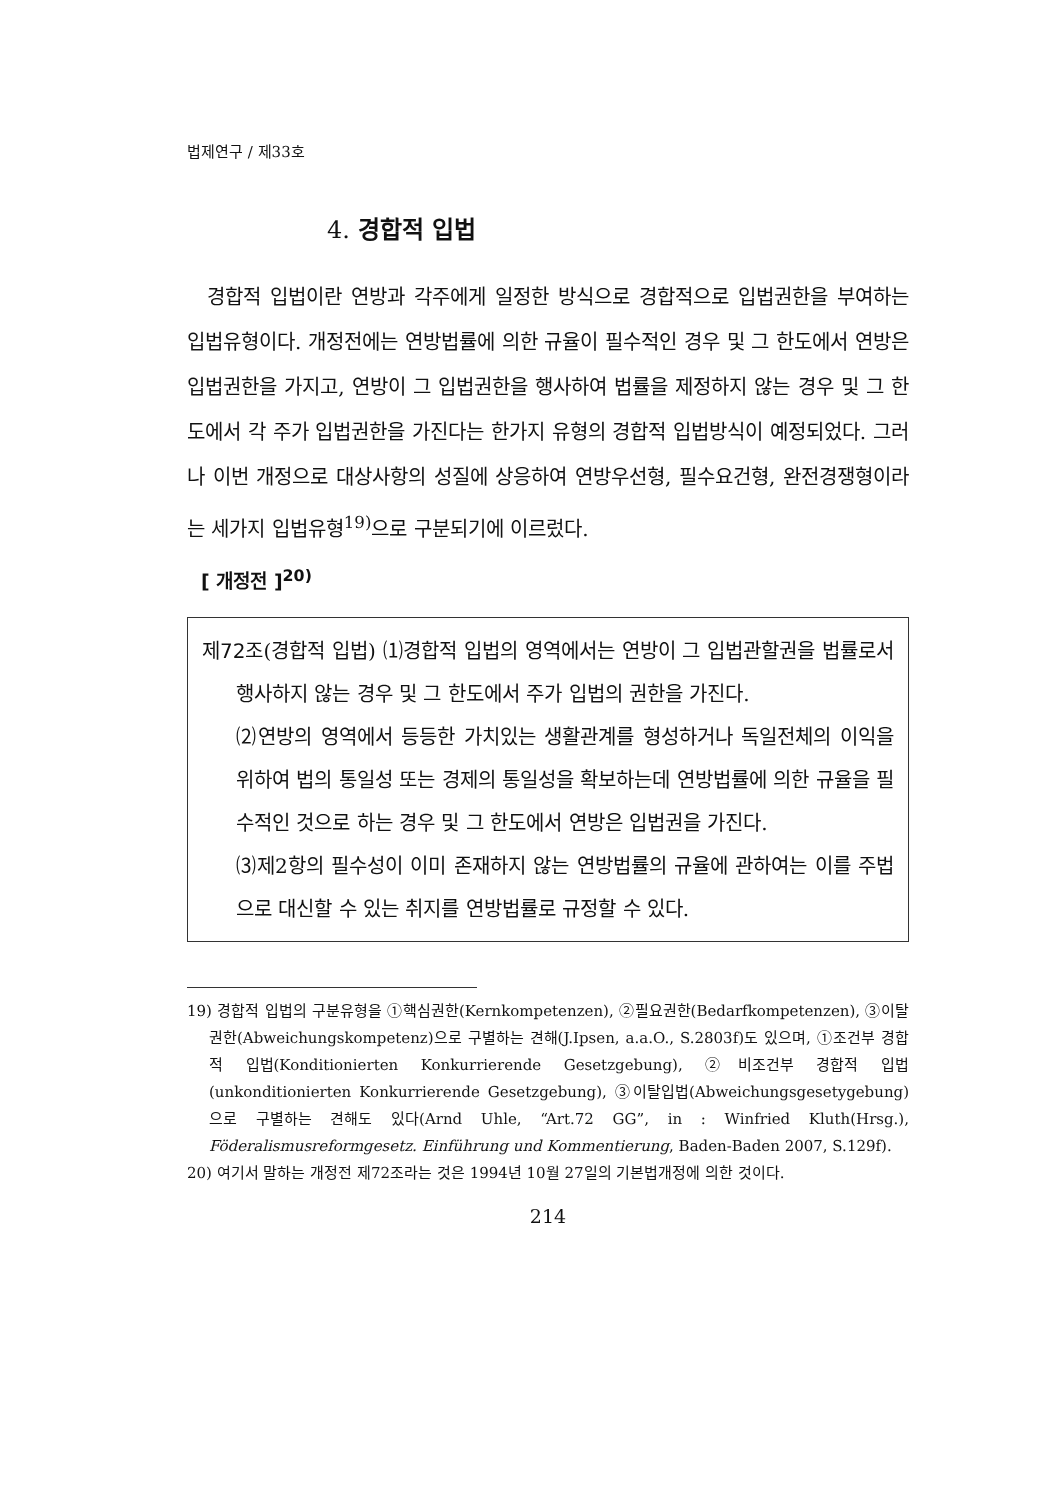법제연구 / 제33호
4. 경합적 입법
경합적 입법이란 연방과 각주에게 일정한 방식으로 경합적으로 입법권한을 부여하는 입법유형이다. 개정전에는 연방법률에 의한 규율이 필수적인 경우 및 그 한도에서 연방은 입법권한을 가지고, 연방이 그 입법권한을 행사하여 법률을 제정하지 않는 경우 및 그 한도에서 각 주가 입법권한을 가진다는 한가지 유형의 경합적 입법방식이 예정되었다. 그러나 이번 개정으로 대상사항의 성질에 상응하여 연방우선형, 필수요건형, 완전경쟁형이라는 세가지 입법유형<sup>19)</sup>으로 구분되기에 이르렀다.
[ 개정전 ]<sup>20)</sup>
제72조(경합적 입법) ⑴경합적 입법의 영역에서는 연방이 그 입법관할권을 법률로서 행사하지 않는 경우 및 그 한도에서 주가 입법의 권한을 가진다.
⑵연방의 영역에서 등등한 가치있는 생활관계를 형성하거나 독일전체의 이익을 위하여 법의 통일성 또는 경제의 통일성을 확보하는데 연방법률에 의한 규율을 필수적인 것으로 하는 경우 및 그 한도에서 연방은 입법권을 가진다.
⑶제2항의 필수성이 이미 존재하지 않는 연방법률의 규율에 관하여는 이를 주법으로 대신할 수 있는 취지를 연방법률로 규정할 수 있다.
19) 경합적 입법의 구분유형을 ①핵심권한(Kernkompetenzen), ②필요권한(Bedarfkompetenzen), ③이탈권한(Abweichungskompetenz)으로 구별하는 견해(J.Ipsen, a.a.O., S.2803f)도 있으며, ①조건부 경합적 입법(Konditionierten Konkurrierende Gesetzgebung), ②비조건부 경합적 입법(unkonditionierten Konkurrierende Gesetzgebung), ③이탈입법(Abweichungsgesetygebung)으로 구별하는 견해도 있다(Arnd Uhle, “Art.72 GG”, in : Winfried Kluth(Hrsg.), Föderalismusreformgesetz. Einführung und Kommentierung, Baden-Baden 2007, S.129f).
20) 여기서 말하는 개정전 제72조라는 것은 1994년 10월 27일의 기본법개정에 의한 것이다.
214